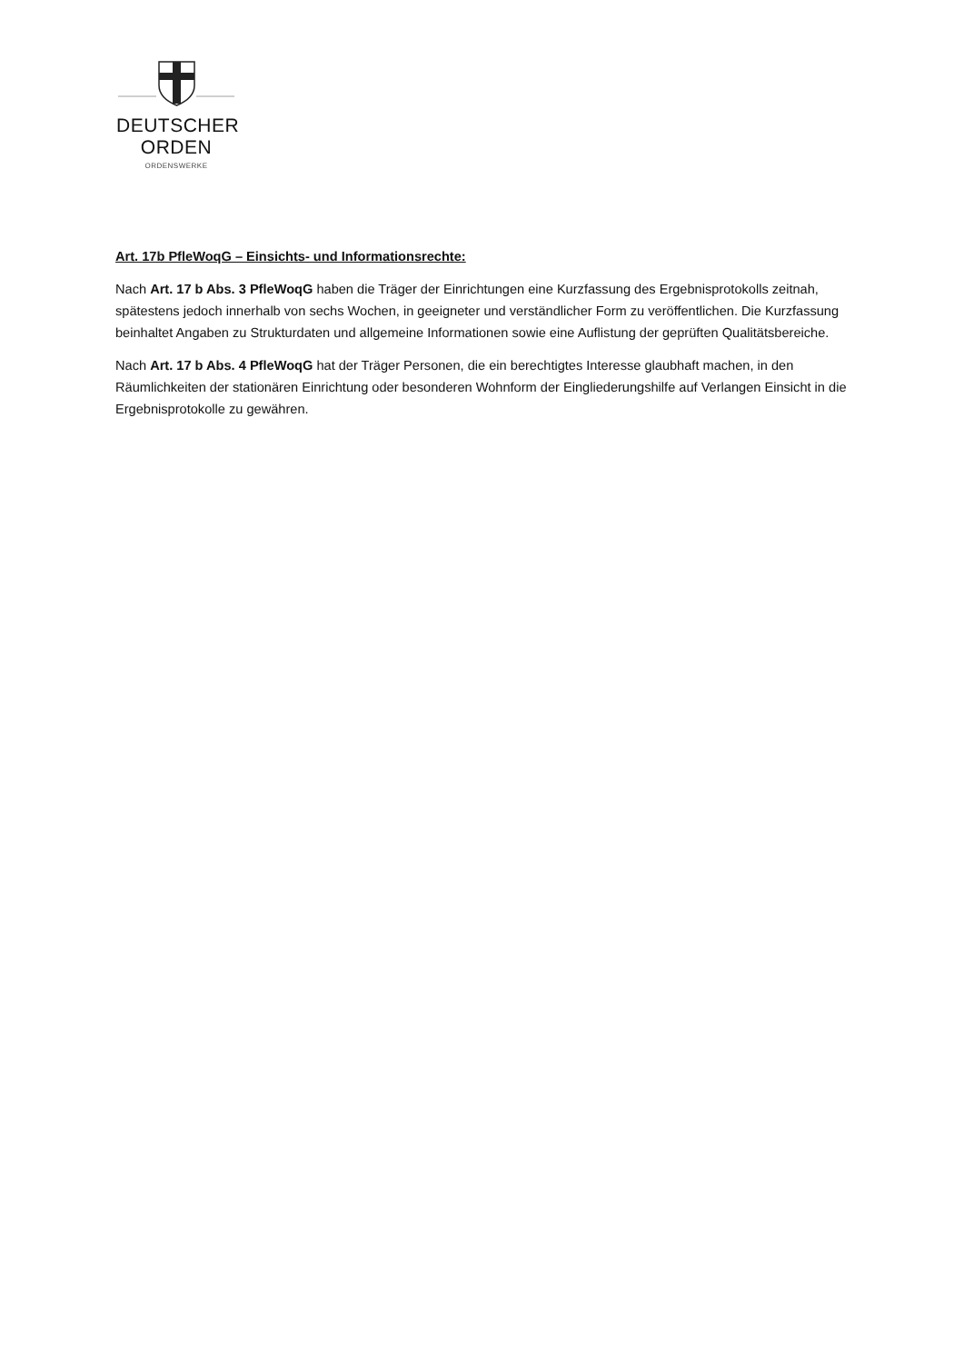DEUTSCHER
ORDEN
ORDENSWERKE
Art. 17b PfleWoqG – Einsichts- und Informationsrechte:
Nach Art. 17 b Abs. 3 PfleWoqG haben die Träger der Einrichtungen eine Kurzfassung des Ergebnisprotokolls zeitnah, spätestens jedoch innerhalb von sechs Wochen, in geeigneter und verständlicher Form zu veröffentlichen. Die Kurzfassung beinhaltet Angaben zu Strukturdaten und allgemeine Informationen sowie eine Auflistung der geprüften Qualitätsbereiche.
Nach Art. 17 b Abs. 4 PfleWoqG hat der Träger Personen, die ein berechtigtes Interesse glaubhaft machen, in den Räumlichkeiten der stationären Einrichtung oder besonderen Wohnform der Eingliederungshilfe auf Verlangen Einsicht in die Ergebnisprotokolle zu gewähren.